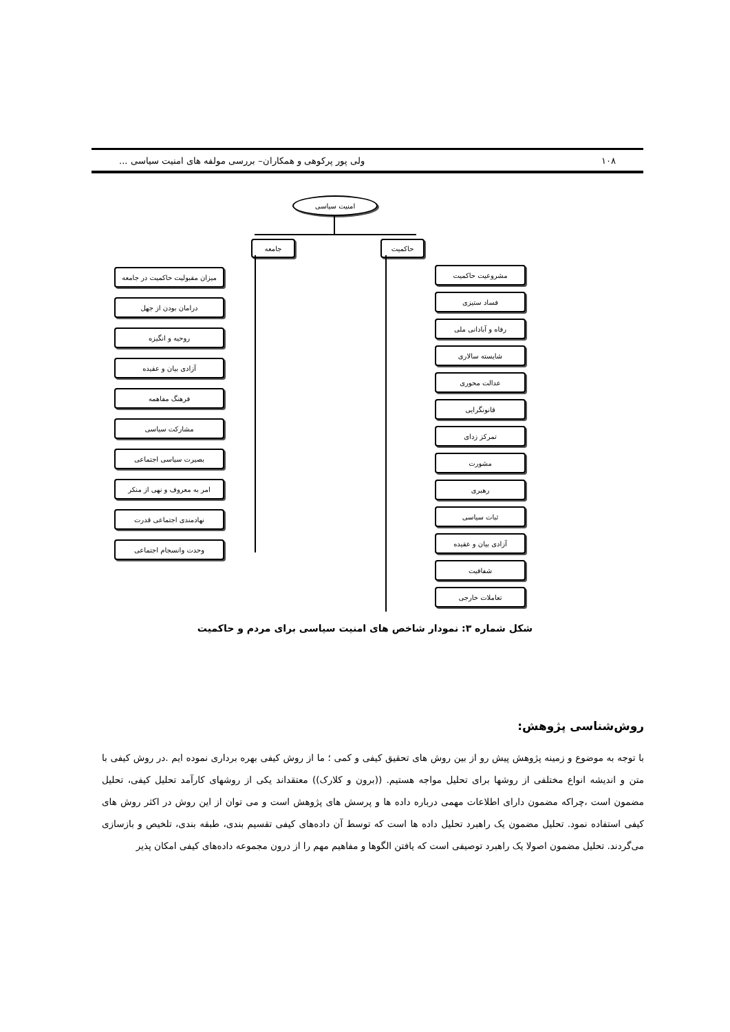۱۰۸ ولی پور پرکوهی و همکاران– بررسی مولفه های امنیت سیاسی ...
امنیت سیاسی
جامعه حاکمیت
میزان مقبولیت حاکمیت در جامعه
درامان بودن از جهل
روحیه و انگیزه
آزادی بیان و عقیده
فرهنگ مفاهمه
مشارکت سیاسی
بصیرت سیاسی اجتماعی
امر به معروف و نهی از منکر
نهادمندی اجتماعی قدرت
وحدت وانسجام اجتماعی
مشروعیت حاکمیت
فساد ستیزی
رفاه و آبادانی ملی
شایسته سالاری
عدالت محوری
قانونگرایی
تمرکز زدای
مشورت
رهبری
ثبات سیاسی
آزادی بیان و عقیده
شفافیت
تعاملات خارجی
شکل شماره ۳: نمودار شاخص های امنیت سیاسی برای مردم و حاکمیت
روش‌شناسی پژوهش:
با توجه به موضوع و زمینه پژوهش پیش رو از بین روش های تحقیق کیفی و کمی ؛ ما از روش کیفی بهره برداری نموده ایم .در روش کیفی با متن و اندیشه انواع مختلفی از روشها برای تحلیل مواجه هستیم. ((برون و کلارک)) معتقداند یکی از روشهای کارآمد تحلیل کیفی، تحلیل مضمون است ،چراکه مضمون دارای اطلاعات مهمی درباره داده ها و پرسش های پژوهش است و می توان از این روش در اکثر روش های کیفی استفاده نمود. تحلیل مضمون یک راهبرد تحلیل داده ها است که توسط آن داده‌های کیفی تقسیم بندی، طبقه بندی، تلخیص و بازسازی می‌گردند. تحلیل مضمون اصولا یک راهبرد توصیفی است که یافتن الگوها و مفاهیم مهم را از درون مجموعه داده‌های کیفی امکان پذیر